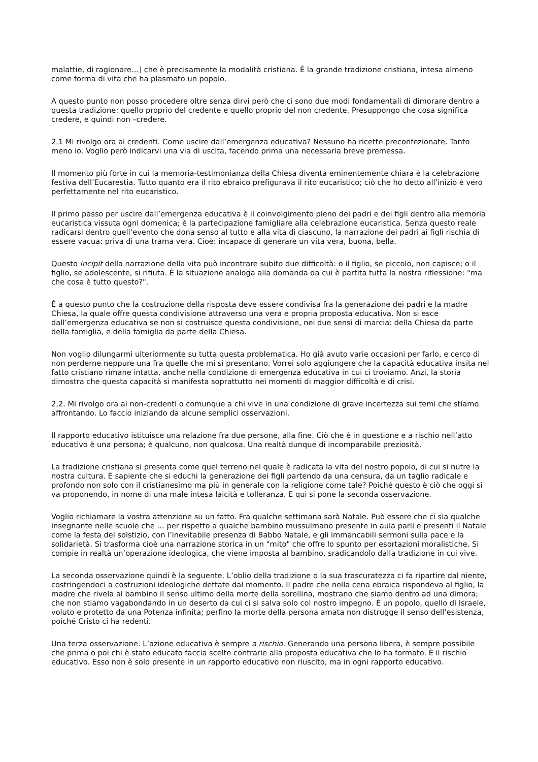malattie, di ragionare…] che è precisamente la modalità cristiana. È la grande tradizione cristiana, intesa almeno come forma di vita che ha plasmato un popolo.
A questo punto non posso procedere oltre senza dirvi però che ci sono due modi fondamentali di dimorare dentro a questa tradizione: quello proprio del credente e quello proprio del non credente. Presuppongo che cosa significa credere, e quindi non –credere.
2.1 Mi rivolgo ora ai credenti. Come uscire dall’emergenza educativa? Nessuno ha ricette preconfezionate. Tanto meno io. Voglio però indicarvi una via di uscita, facendo prima una necessaria breve premessa.
Il momento più forte in cui la memoria-testimonianza della Chiesa diventa eminentemente chiara è la celebrazione festiva dell’Eucarestia. Tutto quanto era il rito ebraico prefigurava il rito eucaristico; ciò che ho detto all’inizio è vero perfettamente nel rito eucaristico.
Il primo passo per uscire dall’emergenza educativa è il coinvolgimento pieno dei padri e dei figli dentro alla memoria eucaristica vissuta ogni domenica; è la partecipazione famigliare alla celebrazione eucaristica. Senza questo reale radicarsi dentro quell’evento che dona senso al tutto e alla vita di ciascuno, la narrazione dei padri ai figli rischia di essere vacua: priva di una trama vera. Cioè: incapace di generare un vita vera, buona, bella.
Questo incipit della narrazione della vita può incontrare subito due difficoltà: o il figlio, se piccolo, non capisce; o il figlio, se adolescente, si rifiuta. È la situazione analoga alla domanda da cui è partita tutta la nostra riflessione: "ma che cosa è tutto questo?".
È a questo punto che la costruzione della risposta deve essere condivisa fra la generazione dei padri e la madre Chiesa, la quale offre questa condivisione attraverso una vera e propria proposta educativa. Non si esce dall’emergenza educativa se non si costruisce questa condivisione, nei due sensi di marcia: della Chiesa da parte della famiglia, e della famiglia da parte della Chiesa.
Non voglio dilungarmi ulteriormente su tutta questa problematica. Ho già avuto varie occasioni per farlo, e cerco di non perderne neppure una fra quelle che mi si presentano. Vorrei solo aggiungere che la capacità educativa insita nel fatto cristiano rimane intatta, anche nella condizione di emergenza educativa in cui ci troviamo. Anzi, la storia dimostra che questa capacità si manifesta soprattutto nei momenti di maggior difficoltà e di crisi.
2,2. Mi rivolgo ora ai non-credenti o comunque a chi vive in una condizione di grave incertezza sui temi che stiamo affrontando. Lo faccio iniziando da alcune semplici osservazioni.
Il rapporto educativo istituisce una relazione fra due persone, alla fine. Ciò che è in questione e a rischio nell’atto educativo è una persona; è qualcuno, non qualcosa. Una realtà dunque di incomparabile preziosità.
La tradizione cristiana si presenta come quel terreno nel quale è radicata la vita del nostro popolo, di cui si nutre la nostra cultura. È sapiente che si educhi la generazione dei figli partendo da una censura, da un taglio radicale e profondo non solo con il cristianesimo ma più in generale con la religione come tale? Poiché questo è ciò che oggi si va proponendo, in nome di una male intesa laicità e tolleranza. E qui si pone la seconda osservazione.
Voglio richiamare la vostra attenzione su un fatto. Fra qualche settimana sarà Natale. Può essere che ci sia qualche insegnante nelle scuole che … per rispetto a qualche bambino mussulmano presente in aula parli e presenti il Natale come la festa del solstizio, con l’inevitabile presenza di Babbo Natale, e gli immancabili sermoni sulla pace e la solidarietà. Si trasforma cioè una narrazione storica in un "mito" che offre lo spunto per esortazioni moralistiche. Si compie in realtà un’operazione ideologica, che viene imposta al bambino, sradicandolo dalla tradizione in cui vive.
La seconda osservazione quindi è la seguente. L’oblio della tradizione o la sua trascuratezza ci fa ripartire dal niente, costringendoci a costruzioni ideologiche dettate dal momento. Il padre che nella cena ebraica rispondeva al figlio, la madre che rivela al bambino il senso ultimo della morte della sorellina, mostrano che siamo dentro ad una dimora; che non stiamo vagabondando in un deserto da cui ci si salva solo col nostro impegno. È un popolo, quello di Israele, voluto e protetto da una Potenza infinita; perfino la morte della persona amata non distrugge il senso dell’esistenza, poiché Cristo ci ha redenti.
Una terza osservazione. L’azione educativa è sempre a rischio. Generando una persona libera, è sempre possibile che prima o poi chi è stato educato faccia scelte contrarie alla proposta educativa che lo ha formato. È il rischio educativo. Esso non è solo presente in un rapporto educativo non riuscito, ma in ogni rapporto educativo.